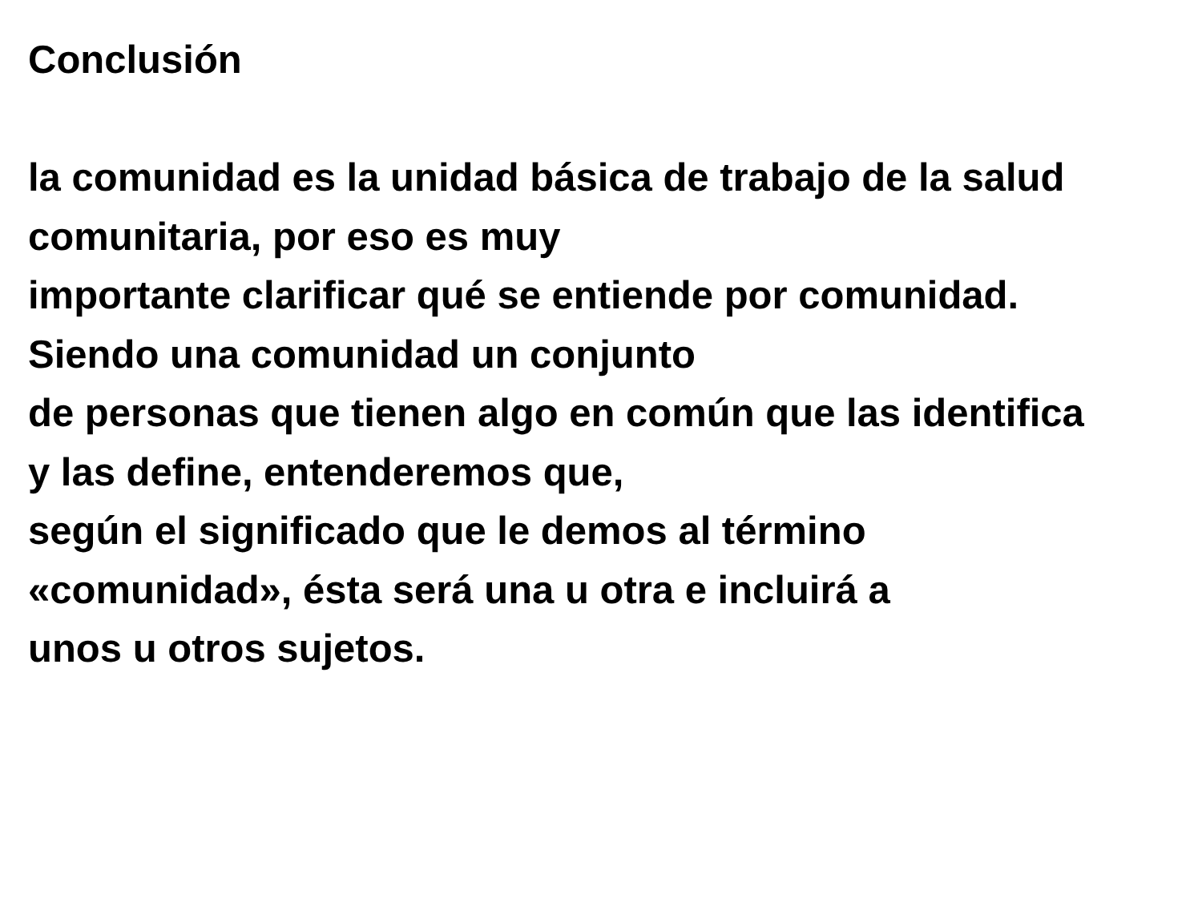Conclusión
la comunidad es la unidad básica de trabajo de la salud
comunitaria, por eso es muy
importante clarificar qué se entiende por comunidad.
Siendo una comunidad un conjunto
de personas que tienen algo en común que las identifica
y las define, entenderemos que,
según el significado que le demos al término
«comunidad», ésta será una u otra e incluirá a
unos u otros sujetos.